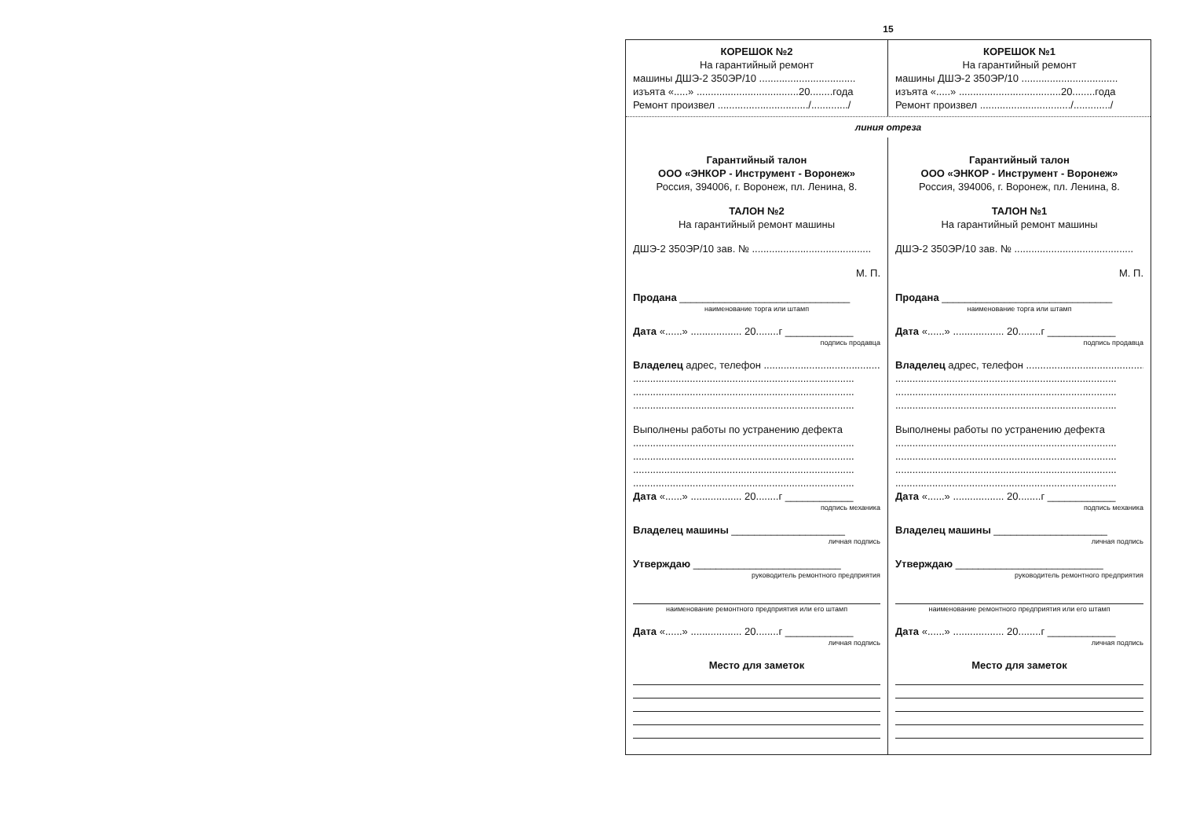15
КОРЕШОК №2
На гарантийный ремонт
машины ДШЭ-2 350ЭР/10 ..................................
изъята «.....» ....................................20........года
Ремонт произвел ................................/............./
КОРЕШОК №1
На гарантийный ремонт
машины ДШЭ-2 350ЭР/10 ..................................
изъята «.....» ....................................20........года
Ремонт произвел ................................/............./
линия отреза
Гарантийный талон
ООО «ЭНКОР - Инструмент - Воронеж»
Россия, 394006, г. Воронеж, пл. Ленина, 8.
ТАЛОН №2
На гарантийный ремонт машины
ДШЭ-2 350ЭР/10 зав. № ..........................................
М. П.
Продана ______________________________
наименование торга или штамп
Дата «......» .................. 20........г ____________
подпись продавца
Владелец адрес, телефон ...........................................
..............................................................................
..............................................................................
..............................................................................
Выполнены работы по устранению дефекта
..............................................................................
..............................................................................
..............................................................................
..............................................................................
Дата «......» .................. 20........г ____________
подпись механика
Владелец машины ____________________
личная подпись
Утверждаю __________________________
руководитель ремонтного предприятия
наименование ремонтного предприятия или его штамп
Дата «......» .................. 20........г ____________
личная подпись
Место для заметок
Гарантийный талон
ООО «ЭНКОР - Инструмент - Воронеж»
Россия, 394006, г. Воронеж, пл. Ленина, 8.
ТАЛОН №1
На гарантийный ремонт машины
ДШЭ-2 350ЭР/10 зав. № ..........................................
М. П.
Продана ______________________________
наименование торга или штамп
Дата «......» .................. 20........г ____________
подпись продавца
Владелец адрес, телефон ...........................................
..............................................................................
..............................................................................
..............................................................................
Выполнены работы по устранению дефекта
..............................................................................
..............................................................................
..............................................................................
..............................................................................
Дата «......» .................. 20........г ____________
подпись механика
Владелец машины ____________________
личная подпись
Утверждаю __________________________
руководитель ремонтного предприятия
наименование ремонтного предприятия или его штамп
Дата «......» .................. 20........г ____________
личная подпись
Место для заметок